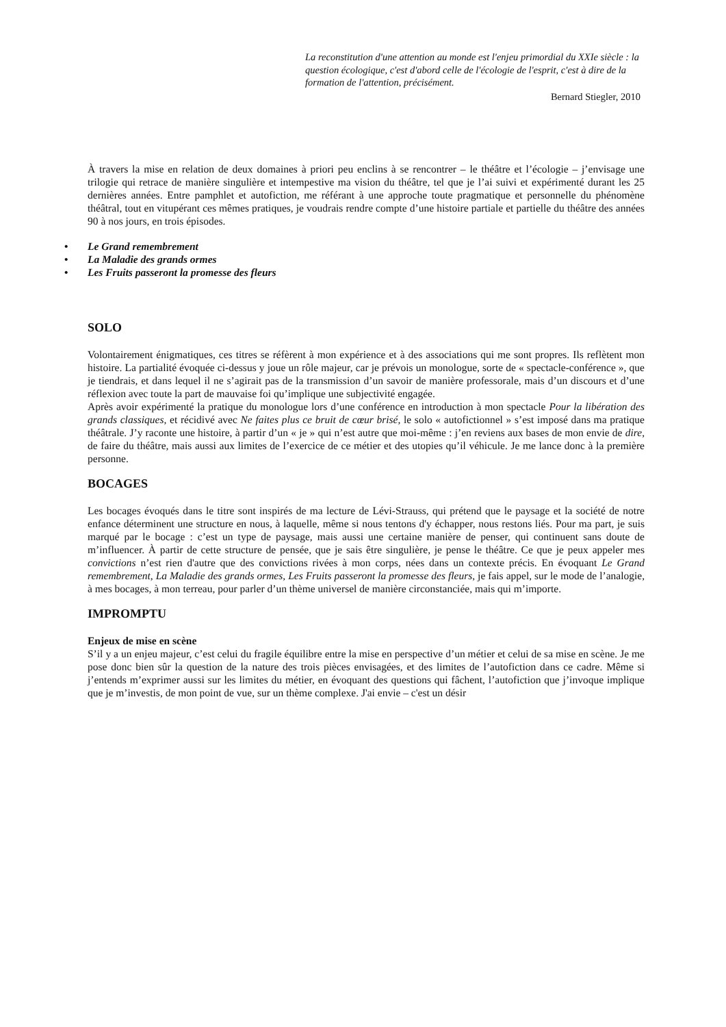La reconstitution d'une attention au monde est l'enjeu primordial du XXIe siècle : la question écologique, c'est d'abord celle de l'écologie de l'esprit, c'est à dire de la formation de l'attention, précisément.
Bernard Stiegler, 2010
À travers la mise en relation de deux domaines à priori peu enclins à se rencontrer – le théâtre et l’écologie – j’envisage une trilogie qui retrace de manière singulière et intempestive ma vision du théâtre, tel que je l’ai suivi et expérimenté durant les 25 dernières années. Entre pamphlet et autofiction, me référant à une approche toute pragmatique et personnelle du phénomène théâtral, tout en vitupérant ces mêmes pratiques, je voudrais rendre compte d’une histoire partiale et partielle du théâtre des années 90 à nos jours, en trois épisodes.
• Le Grand remembrement
• La Maladie des grands ormes
• Les Fruits passeront la promesse des fleurs
SOLO
Volontairement énigmatiques, ces titres se réfèrent à mon expérience et à des associations qui me sont propres. Ils reflètent mon histoire. La partialité évoquée ci-dessus y joue un rôle majeur, car je prévois un monologue, sorte de « spectacle-conférence », que je tiendrais, et dans lequel il ne s’agirait pas de la transmission d’un savoir de manière professorale, mais d’un discours et d’une réflexion avec toute la part de mauvaise foi qu’implique une subjectivité engagée.
Après avoir expérimenté la pratique du monologue lors d’une conférence en introduction à mon spectacle Pour la libération des grands classiques, et récidivé avec Ne faites plus ce bruit de cœur brisé, le solo « autofictionnel » s’est imposé dans ma pratique théâtrale. J’y raconte une histoire, à partir d’un « je » qui n’est autre que moi-même : j’en reviens aux bases de mon envie de dire, de faire du théâtre, mais aussi aux limites de l’exercice de ce métier et des utopies qu’il véhicule. Je me lance donc à la première personne.
BOCAGES
Les bocages évoqués dans le titre sont inspirés de ma lecture de Lévi-Strauss, qui prétend que le paysage et la société de notre enfance déterminent une structure en nous, à laquelle, même si nous tentons d'y échapper, nous restons liés. Pour ma part, je suis marqué par le bocage : c’est un type de paysage, mais aussi une certaine manière de penser, qui continuent sans doute de m’influencer. À partir de cette structure de pensée, que je sais être singulière, je pense le théâtre. Ce que je peux appeler mes convictions n’est rien d'autre que des convictions rivées à mon corps, nées dans un contexte précis. En évoquant Le Grand remembrement, La Maladie des grands ormes, Les Fruits passeront la promesse des fleurs, je fais appel, sur le mode de l’analogie, à mes bocages, à mon terreau, pour parler d’un thème universel de manière circonstanciée, mais qui m’importe.
IMPROMPTU
Enjeux de mise en scène
S’il y a un enjeu majeur, c’est celui du fragile équilibre entre la mise en perspective d’un métier et celui de sa mise en scène. Je me pose donc bien sûr la question de la nature des trois pièces envisagées, et des limites de l’autofiction dans ce cadre. Même si j’entends m’exprimer aussi sur les limites du métier, en évoquant des questions qui fâchent, l’autofiction que j’invoque implique que je m’investis, de mon point de vue, sur un thème complexe. J'ai envie – c'est un désir